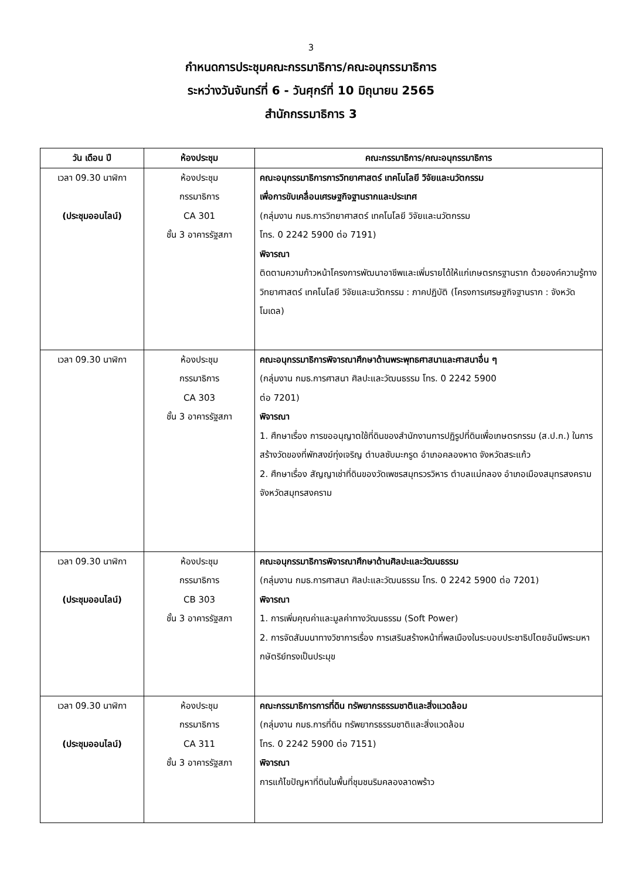3
กำหนดการประชุมคณะกรรมาธิการ/คณะอนุกรรมาธิการ
ระหว่างวันจันทร์ที่ 6 - วันศุกร์ที่ 10 มิถุนายน 2565
สำนักกรรมาธิการ 3
| วัน เดือน ปี | ห้องประชุม | คณะกรรมาธิการ/คณะอนุกรรมาธิการ |
| --- | --- | --- |
| เวลา 09.30 นาฬิกา (ประชุมออนไลน์) | ห้องประชุม กรรมาธิการ CA 301 ชั้น 3 อาคารรัฐสภา | คณะอนุกรรมาธิการการวิทยาศาสตร์ เทคโนโลยี วิจัยและนวัตกรรม เพื่อการขับเคลื่อนเศรษฐกิจฐานรากและประเทศ (กลุ่มงาน กมธ.การวิทยาศาสตร์ เทคโนโลยี วิจัยและนวัตกรรม โทร. 0 2242 5900 ต่อ 7191) พิจารณา ติดตามความก้าวหน้าโครงการพัฒนาอาชีพและเพิ่มรายได้ให้แก่เกษตรกรฐานราก ด้วยองค์ความรู้ทางวิทยาศาสตร์ เทคโนโลยี วิจัยและนวัตกรรม : ภาคปฏิบัติ (โครงการเศรษฐกิจฐานราก : จังหวัดโมเดล) |
| เวลา 09.30 นาฬิกา | ห้องประชุม กรรมาธิการ CA 303 ชั้น 3 อาคารรัฐสภา | คณะอนุกรรมาธิการพิจารณาศึกษาด้านพระพุทธศาสนาและศาสนาอื่น ๆ (กลุ่มงาน กมธ.การศาสนา ศิลปะและวัฒนธรรม โทร. 0 2242 5900 ต่อ 7201) พิจารณา 1. ศึกษาเรื่อง การขออนุญาตใช้ที่ดินของสำนักงานการปฏิรูปที่ดินเพื่อเกษตรกรรม (ส.ป.ก.) ในการสร้างวัดของที่พักสงฆ์ทุ่งเจริญ ตำบลซับมะกรูด อำเภอคลองหาด จังหวัดสระแก้ว 2. ศึกษาเรื่อง สัญญาเช่าที่ดินของวัดเพชรสมุทรวรวิหาร ตำบลแม่กลอง อำเภอเมืองสมุทรสงคราม จังหวัดสมุทรสงคราม |
| เวลา 09.30 นาฬิกา (ประชุมออนไลน์) | ห้องประชุม กรรมาธิการ CB 303 ชั้น 3 อาคารรัฐสภา | คณะอนุกรรมาธิการพิจารณาศึกษาด้านศิลปะและวัฒนธรรม (กลุ่มงาน กมธ.การศาสนา ศิลปะและวัฒนธรรม โทร. 0 2242 5900 ต่อ 7201) พิจารณา 1. การเพิ่มคุณค่าและมูลค่าทางวัฒนธรรม (Soft Power) 2. การจัดสัมมนาทางวิชาการเรื่อง การเสริมสร้างหน้าที่พลเมืองในระบอบประชาธิปไตยอันมีพระมหากษัตริย์ทรงเป็นประมุข |
| เวลา 09.30 นาฬิกา (ประชุมออนไลน์) | ห้องประชุม กรรมาธิการ CA 311 ชั้น 3 อาคารรัฐสภา | คณะกรรมาธิการการที่ดิน ทรัพยากรธรรมชาติและสิ่งแวดล้อม (กลุ่มงาน กมธ.การที่ดิน ทรัพยากรธรรมชาติและสิ่งแวดล้อม โทร. 0 2242 5900 ต่อ 7151) พิจารณา การแก้ไขปัญหาที่ดินในพื้นที่ชุมชนริมคลองลาดพร้าว |